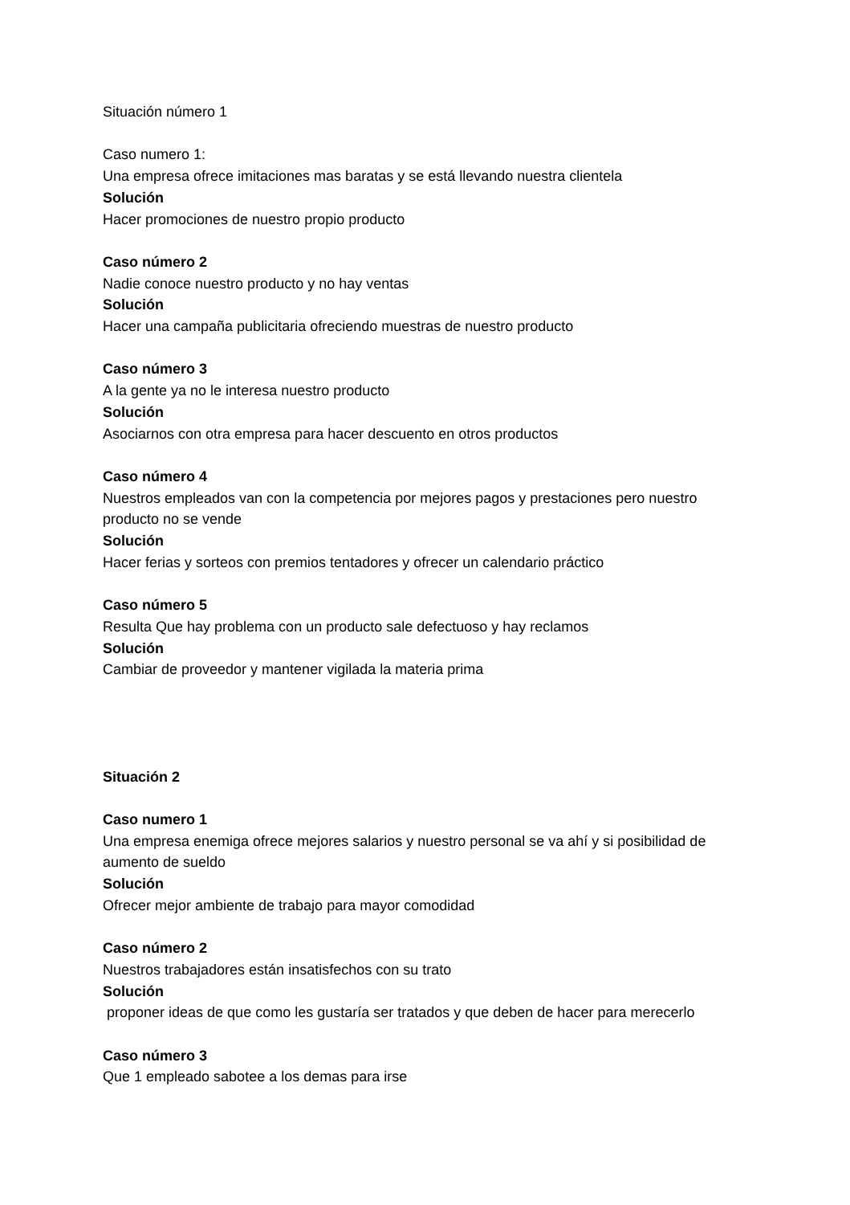Situación número 1
Caso numero 1:
Una empresa ofrece imitaciones mas baratas y se está llevando nuestra clientela
Solución
Hacer promociones de nuestro propio producto
Caso número 2
Nadie conoce nuestro producto y no hay ventas
Solución
Hacer una campaña publicitaria ofreciendo muestras de nuestro producto
Caso número 3
A la gente ya no le interesa nuestro producto
Solución
Asociarnos con otra empresa para hacer descuento en otros productos
Caso número 4
Nuestros empleados van con la competencia por mejores pagos y prestaciones pero nuestro producto no se vende
Solución
Hacer ferias y sorteos con premios tentadores y ofrecer un calendario práctico
Caso número 5
Resulta Que hay problema con un producto sale defectuoso y hay reclamos
Solución
Cambiar de proveedor y mantener vigilada la materia prima
Situación 2
Caso numero 1
Una empresa enemiga ofrece mejores salarios y nuestro personal se va ahí y si posibilidad de aumento de sueldo
Solución
Ofrecer mejor ambiente de trabajo para mayor comodidad
Caso número 2
Nuestros trabajadores están insatisfechos con su trato
Solución
proponer ideas de que como les gustaría ser tratados y que deben de hacer para merecerlo
Caso número 3
Que 1 empleado sabotee a los demas para irse